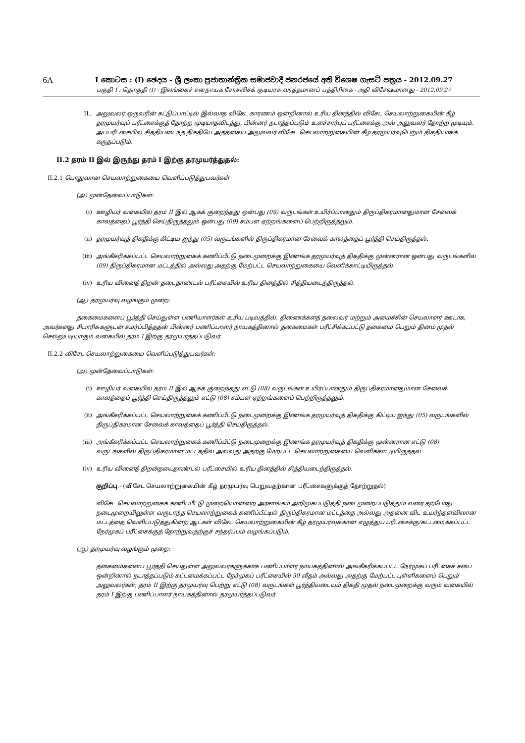6A I කොටස : (I) ඡෙදය - ශ්‍රී ලංකා ප්‍රජාතාන්ත්‍රික සමාජවාදී ජනරජයේ අති විශෙෂ ගැසට් පත්‍රය - 2012.09.27
பகுதி I : தொகுதி (I) - இலங்கைச் சனநாயக சோசலிசக் குடியரசு வர்த்தமானப் பத்திரிகை - அதி விசேஷமானது - 2012.09.27
II.. அலுவலர் ஒருவரின் கட்டுப்பாட்டில் இல்லாத விசேட காரணம் ஒன்றினால் உரிய தினத்தில் விசேட செயலாற்றுகையின் கீழ் தரமுயர்வுப் பரீட்சைக்குத் தோற்ற முடியாதவிடத்து, பின்னர் நடாத்தப்படும் உளச்சார்புப் பரீட்சைக்கு அவ் அலுவலர் தோற்ற முடியும். அப்பரீட்சையில் சித்தியடைந்த திகதியே அத்தகைய அலுவலர் விசேட செயலாற்றுகையின் கீழ் தரமுயர்வுபெறும் திகதியாகக் கருதப்படும்.
II.2 தரம் II இல் இருந்து தரம் I இற்கு தரமுயர்த்துதல்:
II.2.1 பொதுவான செயலாற்றுகையை வெளிப்படுத்துபவர்கள்
(அ) முன்தேவைப்பாடுகள்:
(i) ஊழியர் வகையில் தரம் II இல் ஆகக் குறைந்தது ஒன்பது (09) வருடங்கள் உயிர்ப்பானதும் திருப்திகரமானதுமான சேவைக் காலத்தைப் பூர்த்தி செய்திருத்தலும் ஒன்பது (09) சம்பள ஏற்றங்களைப் பெற்றிருத்தலும்.
(ii) தரமுயர்வுத் திகதிக்கு கிட்டிய ஐந்து (05) வருடங்களில் திருப்திகரமான சேவைக் காலத்தைப் பூர்த்தி செய்திருத்தல்.
(iii) அங்கீகரிக்கப்பட்ட செயலாற்றுகைக் கணிப்பீட்டு நடைமுறைக்கு இணங்க தரமுயர்வுத் திகதிக்கு முன்னரான ஒன்பது வருடங்களில் (09) திருப்திகரமான மட்டத்தில் அல்லது அதற்கு மேற்பட்ட செயலாற்றுகையை வெளிக்காட்டியிருத்தல்.
(iv) உரிய வினைத் திறன் தடைதாண்டல் பரீட்சையில் உரிய தினத்தில் சித்தியடைந்திருத்தல்.
(ஆ) தரமுயர்வு வழங்கும் முறை:
தகைமைகளைப் பூர்த்தி செய்துள்ள பணியாளர்கள் உரிய படிவத்தில், திணைக்களத் தலைவர் மற்றும் அமைச்சின் செயலாளர் ஊடாக, அவர்களது சிபாரிசுகளுடன் சமர்ப்பித்ததன் பின்னர் பணிப்பாளர் நாயகத்தினால் தகைமைகள் பரீட்சிக்கப்பட்டு தகைமை பெறும் தினம் முதல் செல்லுபடியாகும் வகையில் தரம் I இற்கு தரமுயர்த்தப்படுவர்.
II.2.2 விசேட செயலாற்றுகையை வெளிப்படுத்துபவர்கள்:
(அ) முன்தேவைப்பாடுகள்:
(i) ஊழியர் வகையில் தரம் II இல் ஆகக் குறைந்தது எட்டு (08) வருடங்கள் உயிர்ப்பானதும் திருப்திகரமானதுமான சேவைக் காலத்தைப் பூர்த்தி செய்திருத்தலும் எட்டு (08) சம்பள ஏற்றங்களைப் பெற்றிருத்தலும்.
(ii) அங்கீகரிக்கப்பட்ட செயலாற்றுகைக் கணிப்பீட்டு நடைமுறைக்கு இணங்க தரமுயர்வுத் திகதிக்கு கிட்டிய ஐந்து (05) வருடங்களில் திருப்திகரமான சேவைக் காலத்தைப் பூர்த்தி செய்திருத்தல்.
(iii) அங்கீகரிக்கப்பட்ட செயலாற்றுகைக் கணிப்பீட்டு நடைமுறைக்கு இணங்க தரமுயர்வுத் திகதிக்கு முன்னரான எட்டு (08) வருடங்களில் திருப்திகரமான மட்டத்தில் அல்லது அதற்கு மேற்பட்ட செயலாற்றுகையை வெளிக்காட்டியிருத்தல்
(iv) உரிய வினைத் திறன்தடைதாண்டல் பரீட்சையில் உரிய தினத்தில் சித்தியடைந்திருத்தல்.
குறிப்பு.- (விசேட செயலாற்றுகையின் கீழ் தரமுயர்வு பெறுவதற்கான பரீட்சைகளுக்குத் தோற்றுதல்)
விசேட செயலாற்றுகைக் கணிப்பீட்டு முறையொன்றை அரசாங்கம் அறிமுகப்படுத்தி நடைமுறைப்படுத்தும் வரை தற்போது நடைமுறையிலுள்ள வருடாந்த செயலாற்றுகைக் கணிப்பீட்டில் திருப்திகரமான மட்டத்தை அல்லது அதனை விட உயர்ந்தளவிலான மட்டத்தை வெளிப்படுத்துகின்ற ஆட்கள் விசேட செயலாற்றுகையின் கீழ் தரமுயர்வுக்கான எழுத்துப் பரீட்சைக்கு/கட்டமைக்கப்பட்ட நேர்முகப் பரீட்சைக்குத் தோற்றுவதற்குச் சந்தர்ப்பம் வழங்கப்படும்.
(ஆ) தரமுயர்வு வழங்கும் முறை:
தகைமைகளைப் பூர்த்தி செய்துள்ள அலுவலர்களுக்காக பணிப்பாளர் நாயகத்தினால் அங்கீகரிக்கப்பட்ட நேர்முகப் பரீட்சைச் சபை ஒன்றினால் நடாத்தப்படும் கட்டமைக்கப்பட்ட நேர்முகப் பரீட்சையில் 50 வீதம் அல்லது அதற்கு மேற்பட்ட புள்ளிகளைப் பெறும் அலுவலர்கள், தரம் II இற்கு தரமுயர்வு பெற்று எட்டு (08) வருடங்கள் பூர்த்தியடையும் திகதி முதல் நடைமுறைக்கு வரும் வகையில் தரம் I இற்கு பணிப்பாளர் நாயகத்தினால் தரமுயர்த்தப்படுவர்.